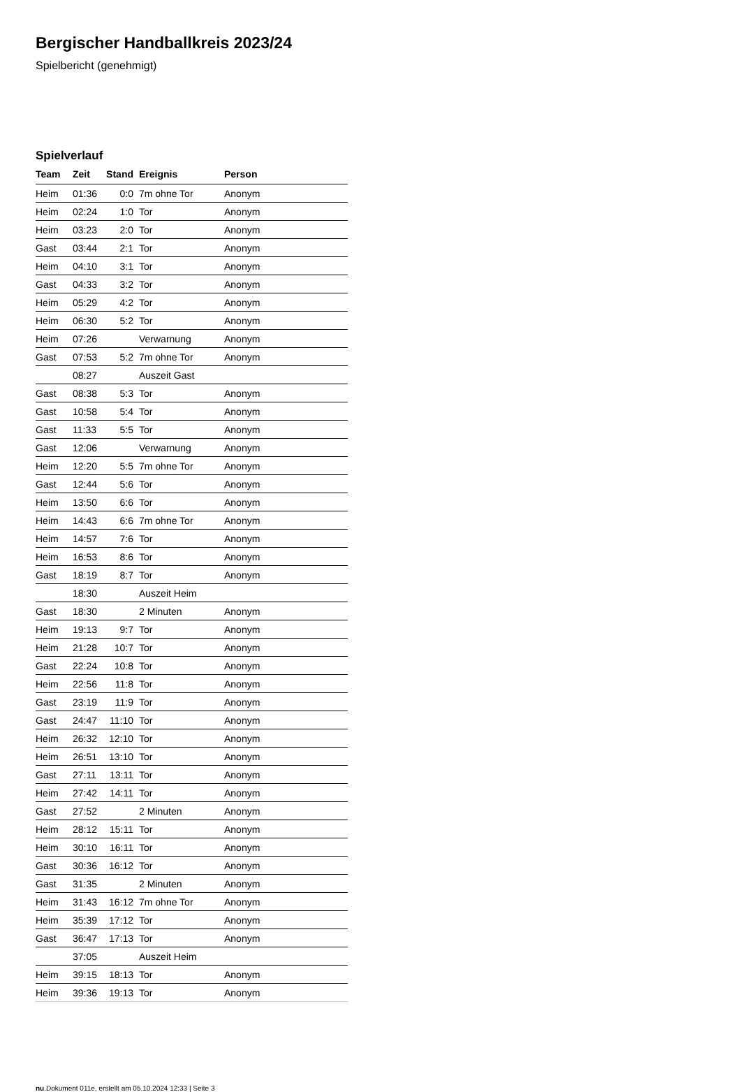Bergischer Handballkreis 2023/24
Spielbericht (genehmigt)
Spielverlauf
| Team | Zeit | Stand | Ereignis | Person |
| --- | --- | --- | --- | --- |
| Heim | 01:36 | 0:0 | 7m ohne Tor | Anonym |
| Heim | 02:24 | 1:0 | Tor | Anonym |
| Heim | 03:23 | 2:0 | Tor | Anonym |
| Gast | 03:44 | 2:1 | Tor | Anonym |
| Heim | 04:10 | 3:1 | Tor | Anonym |
| Gast | 04:33 | 3:2 | Tor | Anonym |
| Heim | 05:29 | 4:2 | Tor | Anonym |
| Heim | 06:30 | 5:2 | Tor | Anonym |
| Heim | 07:26 | | Verwarnung | Anonym |
| Gast | 07:53 | 5:2 | 7m ohne Tor | Anonym |
| | 08:27 | | Auszeit Gast | |
| Gast | 08:38 | 5:3 | Tor | Anonym |
| Gast | 10:58 | 5:4 | Tor | Anonym |
| Gast | 11:33 | 5:5 | Tor | Anonym |
| Gast | 12:06 | | Verwarnung | Anonym |
| Heim | 12:20 | 5:5 | 7m ohne Tor | Anonym |
| Gast | 12:44 | 5:6 | Tor | Anonym |
| Heim | 13:50 | 6:6 | Tor | Anonym |
| Heim | 14:43 | 6:6 | 7m ohne Tor | Anonym |
| Heim | 14:57 | 7:6 | Tor | Anonym |
| Heim | 16:53 | 8:6 | Tor | Anonym |
| Gast | 18:19 | 8:7 | Tor | Anonym |
| | 18:30 | | Auszeit Heim | |
| Gast | 18:30 | | 2 Minuten | Anonym |
| Heim | 19:13 | 9:7 | Tor | Anonym |
| Heim | 21:28 | 10:7 | Tor | Anonym |
| Gast | 22:24 | 10:8 | Tor | Anonym |
| Heim | 22:56 | 11:8 | Tor | Anonym |
| Gast | 23:19 | 11:9 | Tor | Anonym |
| Gast | 24:47 | 11:10 | Tor | Anonym |
| Heim | 26:32 | 12:10 | Tor | Anonym |
| Heim | 26:51 | 13:10 | Tor | Anonym |
| Gast | 27:11 | 13:11 | Tor | Anonym |
| Heim | 27:42 | 14:11 | Tor | Anonym |
| Gast | 27:52 | | 2 Minuten | Anonym |
| Heim | 28:12 | 15:11 | Tor | Anonym |
| Heim | 30:10 | 16:11 | Tor | Anonym |
| Gast | 30:36 | 16:12 | Tor | Anonym |
| Gast | 31:35 | | 2 Minuten | Anonym |
| Heim | 31:43 | 16:12 | 7m ohne Tor | Anonym |
| Heim | 35:39 | 17:12 | Tor | Anonym |
| Gast | 36:47 | 17:13 | Tor | Anonym |
| | 37:05 | | Auszeit Heim | |
| Heim | 39:15 | 18:13 | Tor | Anonym |
| Heim | 39:36 | 19:13 | Tor | Anonym |
nu.Dokument 011e, erstellt am 05.10.2024 12:33 | Seite 3